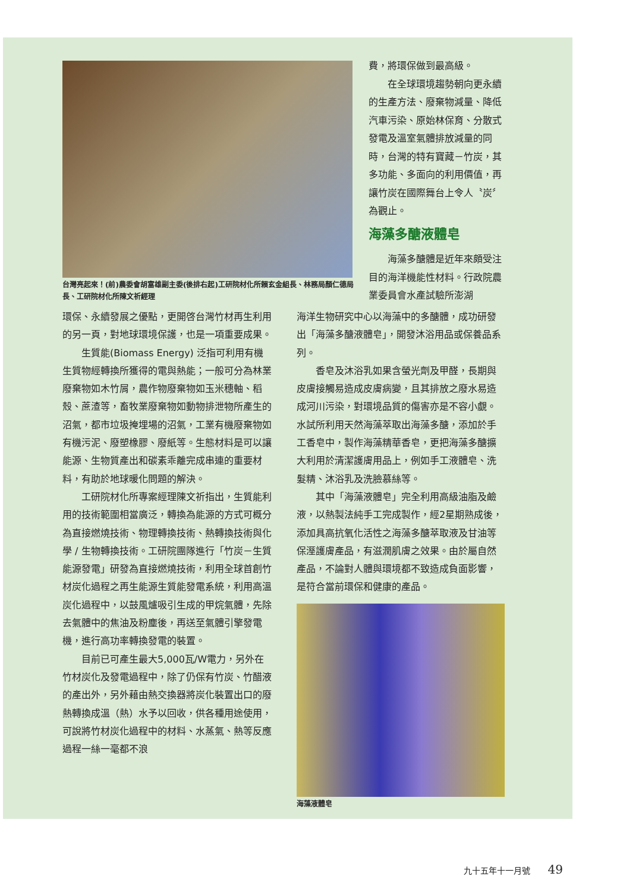台灣亮起來！(前)農委會胡富雄副主委(後排右起)工研院材化所賴玄金組長、林務局顏仁德局長、工研院材化所陳文祈經理
費，將環保做到最高級。
在全球環境趨勢朝向更永續的生產方法、廢棄物減量、降低汽車污染、原始林保育、分散式發電及溫室氣體排放減量的同時，台灣的特有寶藏－竹炭，其多功能、多面向的利用價值，再讓竹炭在國際舞台上令人〝炭〞為觀止。
海藻多醣液體皂
海藻多醣體是近年來頗受注目的海洋機能性材料。行政院農業委員會水產試驗所澎湖
環保、永續發展之優點，更開啓台灣竹材再生利用的另一頁，對地球環境保護，也是一項重要成果。
生質能(Biomass Energy) 泛指可利用有機生質物經轉換所獲得的電與熱能；一般可分為林業廢棄物如木竹屑，農作物廢棄物如玉米穗軸、稻殼、蔗渣等，畜牧業廢棄物如動物排泄物所產生的沼氣，都市垃圾掩埋場的沼氣，工業有機廢棄物如有機污泥、廢塑橡膠、廢紙等。生態材料是可以讓能源、生物質產出和碳素乖離完成串連的重要材料，有助於地球暖化問題的解決。
工研院材化所專案經理陳文祈指出，生質能利用的技術範圍相當廣泛，轉換為能源的方式可概分為直接燃燒技術、物理轉換技術、熱轉換技術與化學 / 生物轉換技術。工研院團隊進行「竹炭－生質能源發電」研發為直接燃燒技術，利用全球首創竹材炭化過程之再生能源生質能發電系統，利用高溫炭化過程中，以鼓風爐吸引生成的甲烷氣體，先除去氣體中的焦油及粉塵後，再送至氣體引擎發電機，進行高功率轉換發電的裝置。
目前已可產生最大5,000瓦/W電力，另外在竹材炭化及發電過程中，除了仍保有竹炭、竹醋液的產出外，另外藉由熱交換器將炭化裝置出口的廢熱轉換成溫（熱）水予以回收，供各種用途使用，可說將竹材炭化過程中的材料、水蒸氣、熱等反應過程一絲一毫都不浪
海洋生物研究中心以海藻中的多醣體，成功研發出「海藻多醣液體皂」，開發沐浴用品或保養品系列。
香皂及沐浴乳如果含螢光劑及甲醛，長期與皮膚接觸易造成皮膚病變，且其排放之廢水易造成河川污染，對環境品質的傷害亦是不容小覷。水試所利用天然海藻萃取出海藻多醣，添加於手工香皂中，製作海藻精華香皂，更把海藻多醣擴大利用於清潔護膚用品上，例如手工液體皂、洗髮精、沐浴乳及洗臉慕絲等。
其中「海藻液體皂」完全利用高級油脂及鹼液，以熱製法純手工完成製作，經2星期熟成後，添加具高抗氧化活性之海藻多醣萃取液及甘油等保溼護膚產品，有滋潤肌膚之效果。由於屬自然產品，不論對人體與環境都不致造成負面影響，是符合當前環保和健康的產品。
海藻液體皂
九十五年十一月號 49